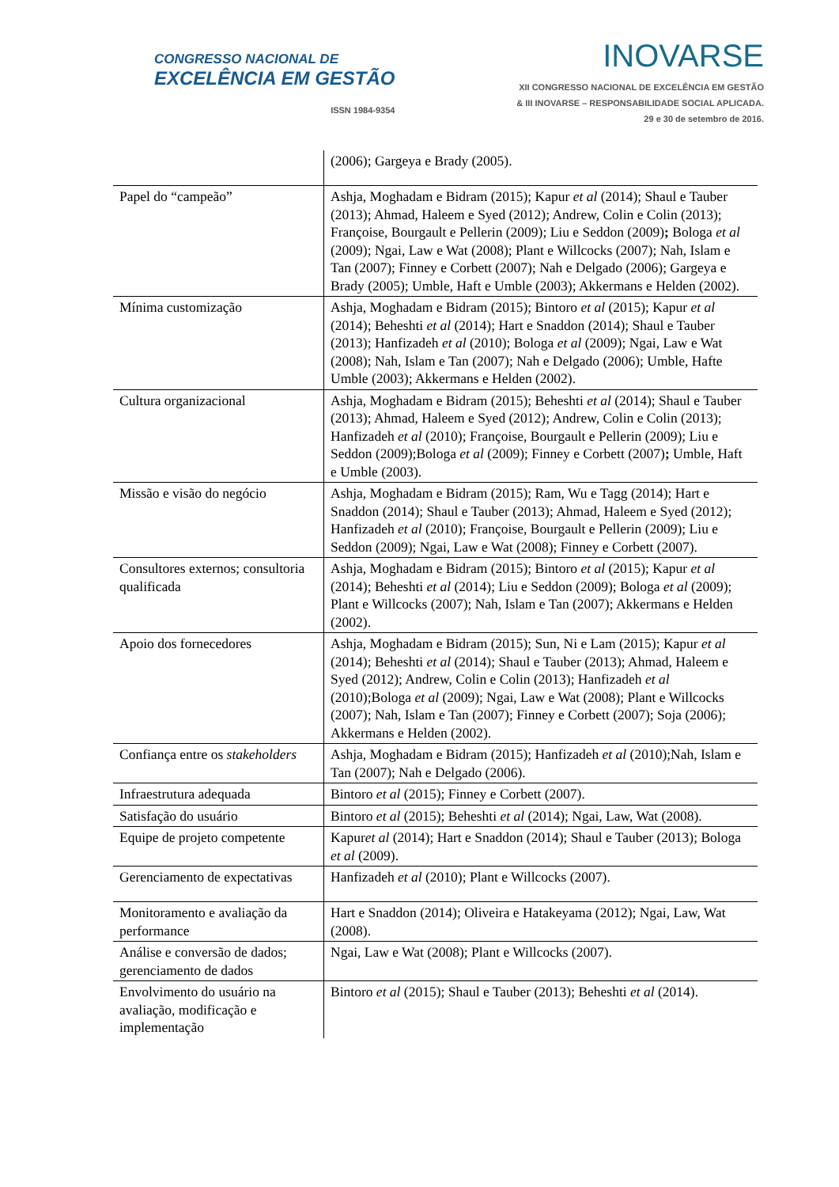CONGRESSO NACIONAL DE
EXCELÊNCIA EM GESTÃO
ISSN 1984-9354
INOVARSE
XII CONGRESSO NACIONAL DE EXCELÊNCIA EM GESTÃO
& III INOVARSE – RESPONSABILIDADE SOCIAL APLICADA.
29 e 30 de setembro de 2016.
| | (2006); Gargeya e Brady (2005). |
| Papel do “campeão” | Ashja, Moghadam e Bidram (2015); Kapur et al (2014); Shaul e Tauber (2013); Ahmad, Haleem e Syed (2012); Andrew, Colin e Colin (2013); Françoise, Bourgault e Pellerin (2009); Liu e Seddon (2009) ; Bologa et al (2009); Ngai, Law e Wat (2008); Plant e Willcocks (2007); Nah, Islam e Tan (2007); Finney e Corbett (2007); Nah e Delgado (2006); Gargeya e Brady (2005); Umble, Haft e Umble (2003); Akkermans e Helden (2002). |
| Mínima customização | Ashja, Moghadam e Bidram (2015); Bintoro et al (2015); Kapur et al (2014); Beheshti et al (2014); Hart e Snaddon (2014); Shaul e Tauber (2013); Hanfizadeh et al (2010); Bologa et al (2009); Ngai, Law e Wat (2008); Nah, Islam e Tan (2007); Nah e Delgado (2006); Umble, Hafte Umble (2003); Akkermans e Helden (2002). |
| Cultura organizacional | Ashja, Moghadam e Bidram (2015); Beheshti et al (2014); Shaul e Tauber (2013); Ahmad, Haleem e Syed (2012); Andrew, Colin e Colin (2013); Hanfizadeh et al (2010); Françoise, Bourgault e Pellerin (2009); Liu e Seddon (2009);Bologa et al (2009); Finney e Corbett (2007) ; Umble, Haft e Umble (2003). |
| Missão e visão do negócio | Ashja, Moghadam e Bidram (2015); Ram, Wu e Tagg (2014); Hart e Snaddon (2014); Shaul e Tauber (2013); Ahmad, Haleem e Syed (2012); Hanfizadeh et al (2010); Françoise, Bourgault e Pellerin (2009); Liu e Seddon (2009); Ngai, Law e Wat (2008); Finney e Corbett (2007). |
| Consultores externos; consultoria qualificada | Ashja, Moghadam e Bidram (2015); Bintoro et al (2015); Kapur et al (2014); Beheshti et al (2014); Liu e Seddon (2009); Bologa et al (2009); Plant e Willcocks (2007); Nah, Islam e Tan (2007); Akkermans e Helden (2002). |
| Apoio dos fornecedores | Ashja, Moghadam e Bidram (2015); Sun, Ni e Lam (2015); Kapur et al (2014); Beheshti et al (2014); Shaul e Tauber (2013); Ahmad, Haleem e Syed (2012); Andrew, Colin e Colin (2013); Hanfizadeh et al (2010);Bologa et al (2009); Ngai, Law e Wat (2008); Plant e Willcocks (2007); Nah, Islam e Tan (2007); Finney e Corbett (2007); Soja (2006); Akkermans e Helden (2002). |
| Confiança entre os stakeholders | Ashja, Moghadam e Bidram (2015); Hanfizadeh et al (2010);Nah, Islam e Tan (2007); Nah e Delgado (2006). |
| Infraestrutura adequada | Bintoro et al (2015); Finney e Corbett (2007). |
| Satisfação do usuário | Bintoro et al (2015); Beheshti et al (2014); Ngai, Law, Wat (2008). |
| Equipe de projeto competente | Kapur et al (2014); Hart e Snaddon (2014); Shaul e Tauber (2013); Bologa et al (2009). |
| Gerenciamento de expectativas | Hanfizadeh et al (2010); Plant e Willcocks (2007). |
| Monitoramento e avaliação da performance | Hart e Snaddon (2014); Oliveira e Hatakeyama (2012); Ngai, Law, Wat (2008). |
| Análise e conversão de dados; gerenciamento de dados | Ngai, Law e Wat (2008); Plant e Willcocks (2007). |
| Envolvimento do usuário na avaliação, modificação e implementação | Bintoro et al (2015); Shaul e Tauber (2013); Beheshti et al (2014). |